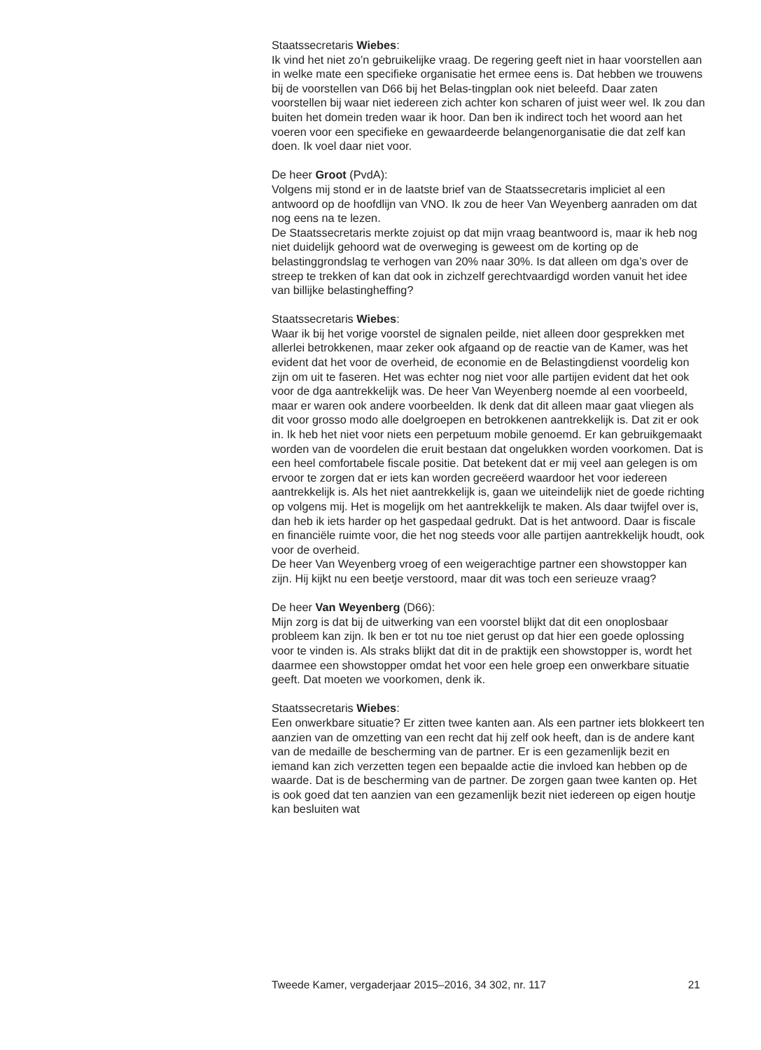Staatssecretaris Wiebes:
Ik vind het niet zo’n gebruikelijke vraag. De regering geeft niet in haar voorstellen aan in welke mate een specifieke organisatie het ermee eens is. Dat hebben we trouwens bij de voorstellen van D66 bij het Belas-tingplan ook niet beleefd. Daar zaten voorstellen bij waar niet iedereen zich achter kon scharen of juist weer wel. Ik zou dan buiten het domein treden waar ik hoor. Dan ben ik indirect toch het woord aan het voeren voor een specifieke en gewaardeerde belangenorganisatie die dat zelf kan doen. Ik voel daar niet voor.
De heer Groot (PvdA):
Volgens mij stond er in de laatste brief van de Staatssecretaris impliciet al een antwoord op de hoofdlijn van VNO. Ik zou de heer Van Weyenberg aanraden om dat nog eens na te lezen.
De Staatssecretaris merkte zojuist op dat mijn vraag beantwoord is, maar ik heb nog niet duidelijk gehoord wat de overweging is geweest om de korting op de belastinggrondslag te verhogen van 20% naar 30%. Is dat alleen om dga’s over de streep te trekken of kan dat ook in zichzelf gerechtvaardigd worden vanuit het idee van billijke belastingheffing?
Staatssecretaris Wiebes:
Waar ik bij het vorige voorstel de signalen peilde, niet alleen door gesprekken met allerlei betrokkenen, maar zeker ook afgaand op de reactie van de Kamer, was het evident dat het voor de overheid, de economie en de Belastingdienst voordelig kon zijn om uit te faseren. Het was echter nog niet voor alle partijen evident dat het ook voor de dga aantrekkelijk was. De heer Van Weyenberg noemde al een voorbeeld, maar er waren ook andere voorbeelden. Ik denk dat dit alleen maar gaat vliegen als dit voor grosso modo alle doelgroepen en betrokkenen aantrekkelijk is. Dat zit er ook in. Ik heb het niet voor niets een perpetuum mobile genoemd. Er kan gebruikgemaakt worden van de voordelen die eruit bestaan dat ongelukken worden voorkomen. Dat is een heel comfortabele fiscale positie. Dat betekent dat er mij veel aan gelegen is om ervoor te zorgen dat er iets kan worden gecreëerd waardoor het voor iedereen aantrekkelijk is. Als het niet aantrekkelijk is, gaan we uiteindelijk niet de goede richting op volgens mij. Het is mogelijk om het aantrekkelijk te maken. Als daar twijfel over is, dan heb ik iets harder op het gaspedaal gedrukt. Dat is het antwoord. Daar is fiscale en financiële ruimte voor, die het nog steeds voor alle partijen aantrekkelijk houdt, ook voor de overheid.
De heer Van Weyenberg vroeg of een weigerachtige partner een showstopper kan zijn. Hij kijkt nu een beetje verstoord, maar dit was toch een serieuze vraag?
De heer Van Weyenberg (D66):
Mijn zorg is dat bij de uitwerking van een voorstel blijkt dat dit een onoplosbaar probleem kan zijn. Ik ben er tot nu toe niet gerust op dat hier een goede oplossing voor te vinden is. Als straks blijkt dat dit in de praktijk een showstopper is, wordt het daarmee een showstopper omdat het voor een hele groep een onwerkbare situatie geeft. Dat moeten we voorkomen, denk ik.
Staatssecretaris Wiebes:
Een onwerkbare situatie? Er zitten twee kanten aan. Als een partner iets blokkeert ten aanzien van de omzetting van een recht dat hij zelf ook heeft, dan is de andere kant van de medaille de bescherming van de partner. Er is een gezamenlijk bezit en iemand kan zich verzetten tegen een bepaalde actie die invloed kan hebben op de waarde. Dat is de bescherming van de partner. De zorgen gaan twee kanten op. Het is ook goed dat ten aanzien van een gezamenlijk bezit niet iedereen op eigen houtje kan besluiten wat
Tweede Kamer, vergaderjaar 2015–2016, 34 302, nr. 117 21